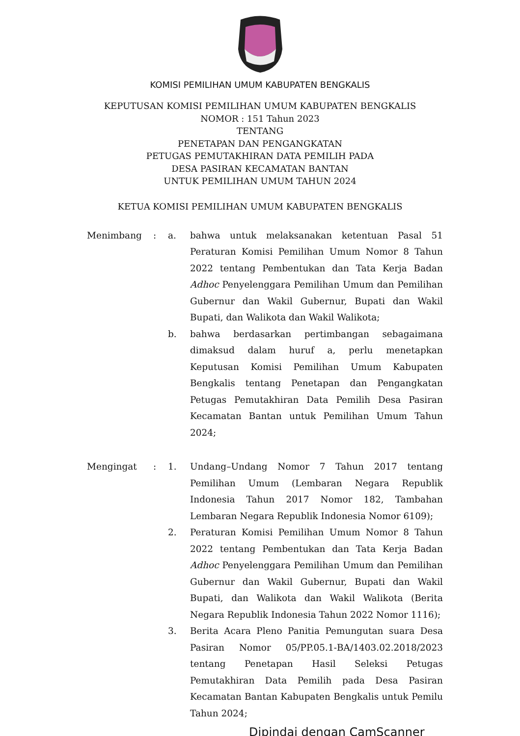KOMISI PEMILIHAN UMUM KABUPATEN BENGKALIS
KEPUTUSAN KOMISI PEMILIHAN UMUM KABUPATEN BENGKALIS
NOMOR : 151 Tahun 2023
TENTANG
PENETAPAN DAN PENGANGKATAN
PETUGAS PEMUTAKHIRAN DATA PEMILIH PADA
DESA PASIRAN KECAMATAN BANTAN
UNTUK PEMILIHAN UMUM TAHUN 2024
KETUA KOMISI PEMILIHAN UMUM KABUPATEN BENGKALIS
Menimbang : a. bahwa untuk melaksanakan ketentuan Pasal 51 Peraturan Komisi Pemilihan Umum Nomor 8 Tahun 2022 tentang Pembentukan dan Tata Kerja Badan Adhoc Penyelenggara Pemilihan Umum dan Pemilihan Gubernur dan Wakil Gubernur, Bupati dan Wakil Bupati, dan Walikota dan Wakil Walikota;
b. bahwa berdasarkan pertimbangan sebagaimana dimaksud dalam huruf a, perlu menetapkan Keputusan Komisi Pemilihan Umum Kabupaten Bengkalis tentang Penetapan dan Pengangkatan Petugas Pemutakhiran Data Pemilih Desa Pasiran Kecamatan Bantan untuk Pemilihan Umum Tahun 2024;
Mengingat : 1. Undang–Undang Nomor 7 Tahun 2017 tentang Pemilihan Umum (Lembaran Negara Republik Indonesia Tahun 2017 Nomor 182, Tambahan Lembaran Negara Republik Indonesia Nomor 6109);
2. Peraturan Komisi Pemilihan Umum Nomor 8 Tahun 2022 tentang Pembentukan dan Tata Kerja Badan Adhoc Penyelenggara Pemilihan Umum dan Pemilihan Gubernur dan Wakil Gubernur, Bupati dan Wakil Bupati, dan Walikota dan Wakil Walikota (Berita Negara Republik Indonesia Tahun 2022 Nomor 1116);
3. Berita Acara Pleno Panitia Pemungutan suara Desa Pasiran Nomor 05/PP.05.1-BA/1403.02.2018/2023 tentang Penetapan Hasil Seleksi Petugas Pemutakhiran Data Pemilih pada Desa Pasiran Kecamatan Bantan Kabupaten Bengkalis untuk Pemilu Tahun 2024;
Dipindai dengan CamScanner